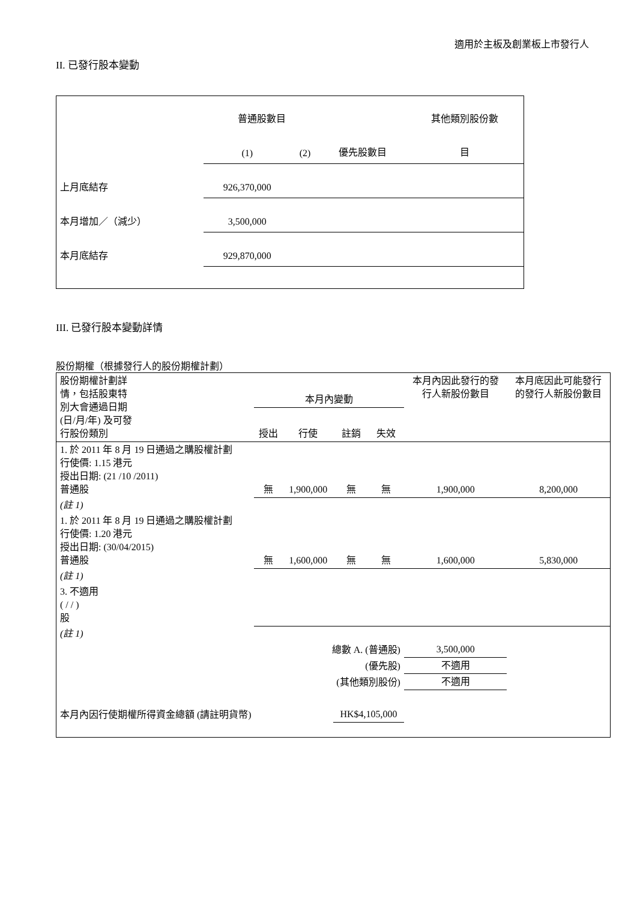適用於主板及創業板上市發行人
II. 已發行股本變動
| | 普通股數目 | | | 其他類別股份數 |
| | (1) | (2) | 優先股數目 | 目 |
| 上月底結存 | 926,370,000 | | | |
| 本月增加／（減少） | 3,500,000 | | | |
| 本月底結存 | 929,870,000 | | | |
III. 已發行股本變動詳情
股份期權（根據發行人的股份期權計劃）
| 股份期權計劃詳 情，包括股東特 別大會通過日期 (日/月/年) 及可發 行股份類別 | 本月內變動 | | | | 本月內因此發行的發 行人新股份數目 | 本月底因此可能發行 的發行人新股份數目 |
| | 授出 | 行使 | 註銷 | 失效 | | |
| 1. 於 2011 年 8 月 19 日通過之購股權計劃 行使價: 1.15 港元 授出日期: (21 /10 /2011) 普通股 | 無 | 1,900,000 | 無 | 無 | 1,900,000 | 8,200,000 |
| (註 1) | | | | | | |
| 1. 於 2011 年 8 月 19 日通過之購股權計劃 行使價: 1.20 港元 授出日期: (30/04/2015) 普通股 | 無 | 1,600,000 | 無 | 無 | 1,600,000 | 5,830,000 |
| (註 1) | | | | | | |
| 3. 不適用 ( / / ) 股 | | | | | | |
| (註 1) | | | | | | |
| 總數 A. (普通股) | | | | | 3,500,000 | |
| (優先股) | | | | | 不適用 | |
| (其他類別股份) | | | | | 不適用 | |
| 本月內因行使期權所得資金總額 (請註明貨幣) | | | HK$4,105,000 | | | |